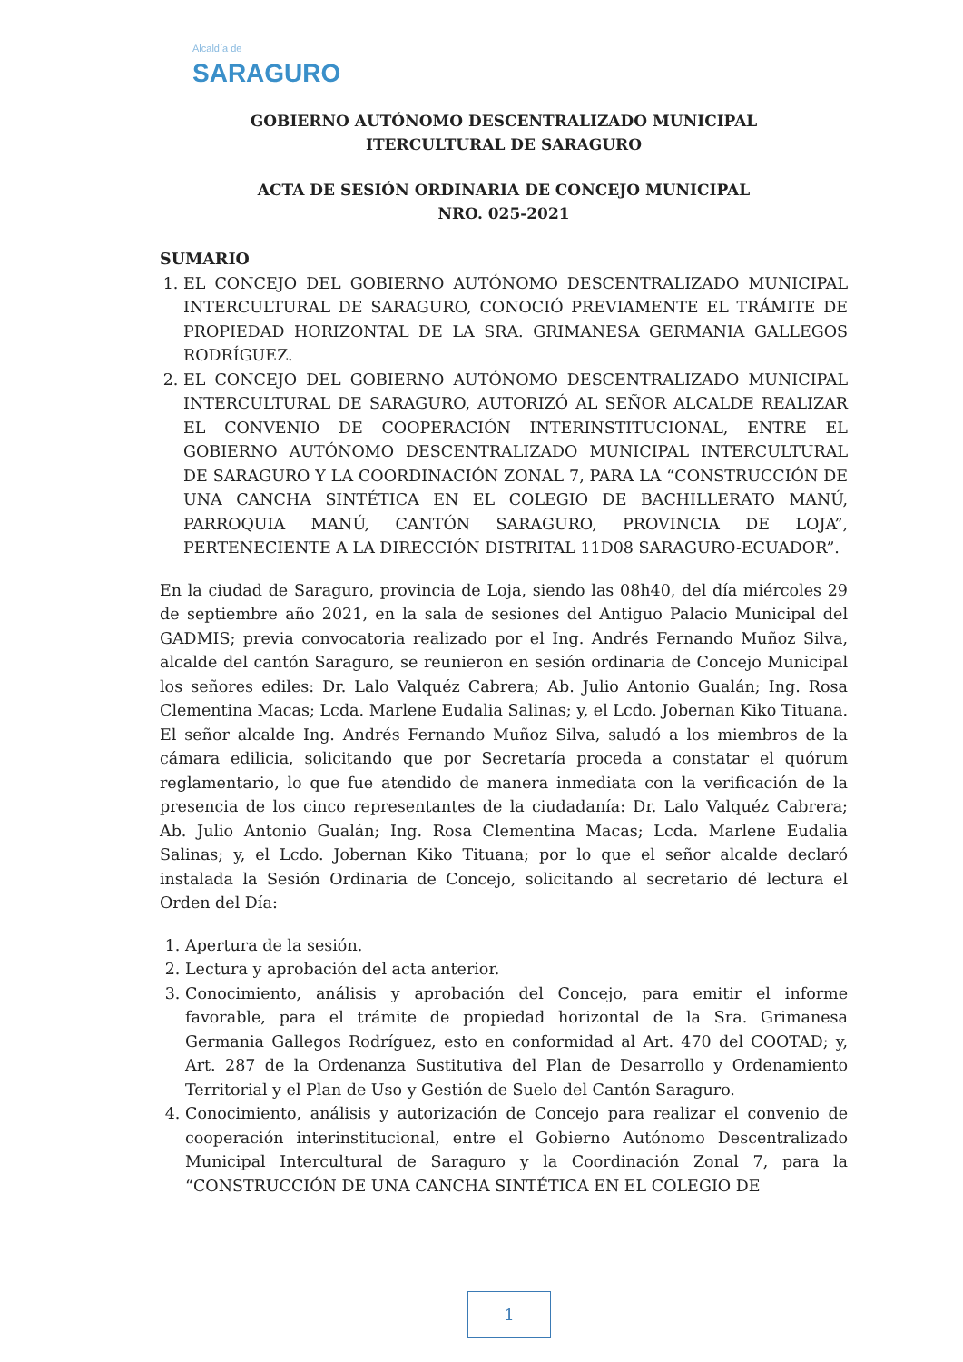Alcaldía de
SARAGURO
GOBIERNO AUTÓNOMO DESCENTRALIZADO MUNICIPAL
ITERCULTURAL DE SARAGURO
ACTA DE SESIÓN ORDINARIA DE CONCEJO MUNICIPAL
NRO. 025-2021
SUMARIO
1. EL CONCEJO DEL GOBIERNO AUTÓNOMO DESCENTRALIZADO MUNICIPAL INTERCULTURAL DE SARAGURO, CONOCIÓ PREVIAMENTE EL TRÁMITE DE PROPIEDAD HORIZONTAL DE LA SRA. GRIMANESA GERMANIA GALLEGOS RODRÍGUEZ.
2. EL CONCEJO DEL GOBIERNO AUTÓNOMO DESCENTRALIZADO MUNICIPAL INTERCULTURAL DE SARAGURO, AUTORIZÓ AL SEÑOR ALCALDE REALIZAR EL CONVENIO DE COOPERACIÓN INTERINSTITUCIONAL, ENTRE EL GOBIERNO AUTÓNOMO DESCENTRALIZADO MUNICIPAL INTERCULTURAL DE SARAGURO Y LA COORDINACIÓN ZONAL 7, PARA LA “CONSTRUCCIÓN DE UNA CANCHA SINTÉTICA EN EL COLEGIO DE BACHILLERATO MANÚ, PARROQUIA MANÚ, CANTÓN SARAGURO, PROVINCIA DE LOJA”, PERTENECIENTE A LA DIRECCIÓN DISTRITAL 11D08 SARAGURO-ECUADOR”.
En la ciudad de Saraguro, provincia de Loja, siendo las 08h40, del día miércoles 29 de septiembre año 2021, en la sala de sesiones del Antiguo Palacio Municipal del GADMIS; previa convocatoria realizado por el Ing. Andrés Fernando Muñoz Silva, alcalde del cantón Saraguro, se reunieron en sesión ordinaria de Concejo Municipal los señores ediles: Dr. Lalo Valquéz Cabrera; Ab. Julio Antonio Gualán; Ing. Rosa Clementina Macas; Lcda. Marlene Eudalia Salinas; y, el Lcdo. Jobernan Kiko Tituana. El señor alcalde Ing. Andrés Fernando Muñoz Silva, saludó a los miembros de la cámara edilicia, solicitando que por Secretaría proceda a constatar el quórum reglamentario, lo que fue atendido de manera inmediata con la verificación de la presencia de los cinco representantes de la ciudadanía: Dr. Lalo Valquéz Cabrera; Ab. Julio Antonio Gualán; Ing. Rosa Clementina Macas; Lcda. Marlene Eudalia Salinas; y, el Lcdo. Jobernan Kiko Tituana; por lo que el señor alcalde declaró instalada la Sesión Ordinaria de Concejo, solicitando al secretario dé lectura el Orden del Día:
1. Apertura de la sesión.
2. Lectura y aprobación del acta anterior.
3. Conocimiento, análisis y aprobación del Concejo, para emitir el informe favorable, para el trámite de propiedad horizontal de la Sra. Grimanesa Germania Gallegos Rodríguez, esto en conformidad al Art. 470 del COOTAD; y, Art. 287 de la Ordenanza Sustitutiva del Plan de Desarrollo y Ordenamiento Territorial y el Plan de Uso y Gestión de Suelo del Cantón Saraguro.
4. Conocimiento, análisis y autorización de Concejo para realizar el convenio de cooperación interinstitucional, entre el Gobierno Autónomo Descentralizado Municipal Intercultural de Saraguro y la Coordinación Zonal 7, para la “CONSTRUCCIÓN DE UNA CANCHA SINTÉTICA EN EL COLEGIO DE
1